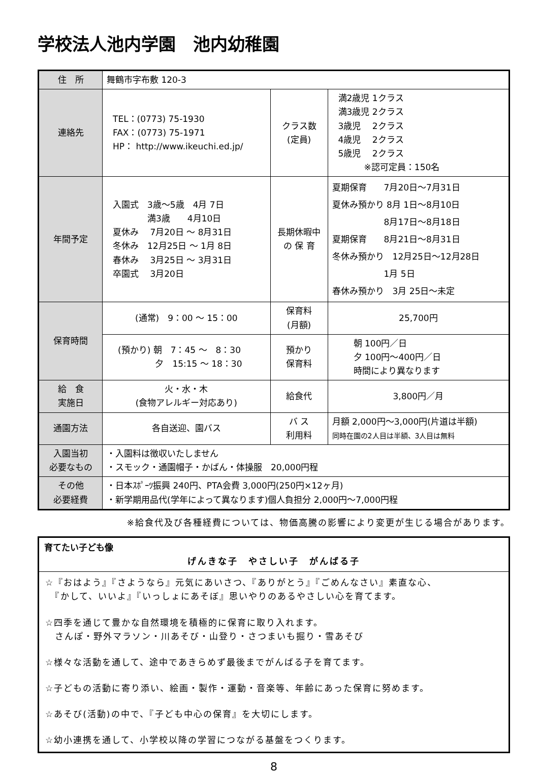学校法人池内学園　池内幼稚園
| 住 所 | 舞鶴市字布敷 120-3 | | |
| 連絡先 | TEL：(0773) 75-1930 FAX：(0773) 75-1971 HP： http://www.ikeuchi.ed.jp/ | クラス数 (定員) | 満2歳児 1クラス 満3歳児 2クラス 3歳児 2クラス 4歳児 2クラス 5歳児 2クラス ※認可定員：150名 |
| 年間予定 | 入園式 3歳～5歳 4月 7日 満3歳 4月10日 夏休み 7月20日 ～ 8月31日 冬休み 12月25日 ～ 1月 8日 春休み 3月25日 ～ 3月31日 卒園式 3月20日 | 長期休暇中 の 保 育 | 夏期保育 7月20日～7月31日 夏休み預かり 8月 1日～8月10日 8月17日～8月18日 夏期保育 8月21日～8月31日 冬休み預かり 12月25日～12月28日 1月 5日 春休み預かり 3月 25日～未定 |
| 保育時間 | (通常) 9：00 ～ 15：00 | 保育料 (月額) | 25,700円 |
| | (預かり) 朝 7：45 ～ 8：30 夕 15:15 ～ 18：30 | 預かり 保育料 | 朝 100円／日 夕 100円～400円／日 時間により異なります |
| 給 食 実施日 | 火・水・木 (食物アレルギー対応あり) | 給食代 | 3,800円／月 |
| 通園方法 | 各自送迎、園バス | バ ス 利用料 | 月額 2,000円～3,000円(片道は半額) 同時在園の2人目は半額、3人目は無料 |
| 入園当初 必要なもの | ・入園料は徴収いたしません ・スモック・通園帽子・かばん・体操服 20,000円程 | | |
| その他 必要経費 | ・日本ｽﾎﾟｰﾂ振興 240円、PTA会費 3,000円(250円×12ヶ月) ・新学期用品代(学年によって異なります)個人負担分 2,000円～7,000円程 | | |
※給食代及び各種経費については、物価高騰の影響により変更が生じる場合があります。
育てたい子ども像
げんきな子　やさしい子　がんばる子
☆『おはよう』『さようなら』元気にあいさつ、『ありがとう』『ごめんなさい』素直な心、
　『かして、いいよ』『いっしょにあそぼ』思いやりのあるやさしい心を育てます。
☆四季を通じて豊かな自然環境を積極的に保育に取り入れます。
　さんぽ・野外マラソン・川あそび・山登り・さつまいも掘り・雪あそび
☆様々な活動を通して、途中であきらめず最後までがんばる子を育てます。
☆子どもの活動に寄り添い、絵画・製作・運動・音楽等、年齢にあった保育に努めます。
☆あそび(活動)の中で、『子ども中心の保育』を大切にします。
☆幼小連携を通して、小学校以降の学習につながる基盤をつくります。
8